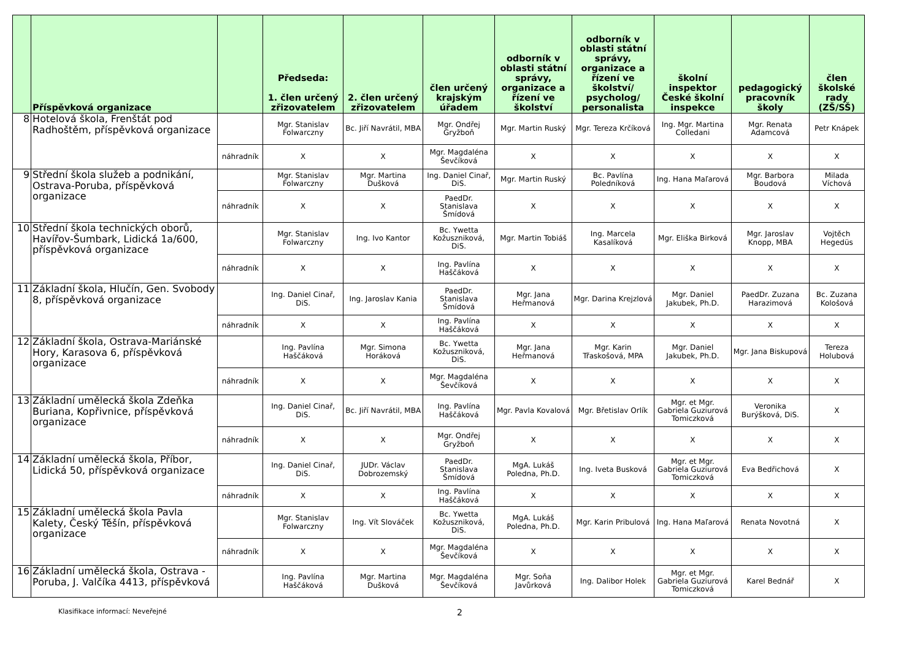| | Příspěvková organizace | | Předseda: 1. člen určený zřizovatelem | 2. člen určený zřizovatelem | člen určený krajským úřadem | odborník v oblasti státní správy, organizace a řízení ve školství | odborník v oblasti státní správy, organizace a řízení ve školství/ psycholog/ personalista | školní inspektor České školní inspekce | pedagogický pracovník školy | člen školské rady (ZŠ/SŠ) |
| --- | --- | --- | --- | --- | --- | --- | --- | --- | --- | --- |
| 8 | Hotelová škola, Frenštát pod Radhoštěm, příspěvková organizace | | Mgr. Stanislav Folwarczny | Bc. Jiří Navrátil, MBA | Mgr. Ondřej Gryžboň | Mgr. Martin Ruský | Mgr. Tereza Krčíková | Ing. Mgr. Martina Colledani | Mgr. Renata Adamcová | Petr Knápek |
| | | náhradník | X | X | Mgr. Magdaléna Ševčíková | X | X | X | X | X |
| 9 | Střední škola služeb a podnikání, Ostrava-Poruba, příspěvková organizace | | Mgr. Stanislav Folwarczny | Mgr. Martina Dušková | Ing. Daniel Cinař, DiS. | Mgr. Martin Ruský | Bc. Pavlína Poledníková | Ing. Hana Maľarová | Mgr. Barbora Boudová | Milada Víchová |
| | | náhradník | X | X | PaedDr. Stanislava Šmídová | X | X | X | X | X |
| 10 | Střední škola technických oborů, Havířov-Šumbark, Lidická 1a/600, příspěvková organizace | | Mgr. Stanislav Folwarczny | Ing. Ivo Kantor | Bc. Ywetta Kožuszniková, DiS. | Mgr. Martin Tobiáš | Ing. Marcela Kasalíková | Mgr. Eliška Birková | Mgr. Jaroslav Knopp, MBA | Vojtěch Hegedüs |
| | | náhradník | X | X | Ing. Pavlína Haščáková | X | X | X | X | X |
| 11 | Základní škola, Hlučín, Gen. Svobody 8, příspěvková organizace | | Ing. Daniel Cinař, DiS. | Ing. Jaroslav Kania | PaedDr. Stanislava Šmídová | Mgr. Jana Heřmanová | Mgr. Darina Krejzlová | Mgr. Daniel Jakubek, Ph.D. | PaedDr. Zuzana Harazimová | Bc. Zuzana Kološová |
| | | náhradník | X | X | Ing. Pavlína Haščáková | X | X | X | X | X |
| 12 | Základní škola, Ostrava-Mariánské Hory, Karasova 6, příspěvková organizace | | Ing. Pavlína Haščáková | Mgr. Simona Horáková | Bc. Ywetta Kožuszniková, DiS. | Mgr. Jana Heřmanová | Mgr. Karin Třaskošová, MPA | Mgr. Daniel Jakubek, Ph.D. | Mgr. Jana Biskupová | Tereza Holubová |
| | | náhradník | X | X | Mgr. Magdaléna Ševčíková | X | X | X | X | X |
| 13 | Základní umělecká škola Zdeňka Buriana, Kopřivnice, příspěvková organizace | | Ing. Daniel Cinař, DiS. | Bc. Jiří Navrátil, MBA | Ing. Pavlína Haščáková | Mgr. Pavla Kovalová | Mgr. Břetislav Orlík | Mgr. et Mgr. Gabriela Guziurová Tomiczková | Veronika Burýšková, DiS. | X |
| | | náhradník | X | X | Mgr. Ondřej Gryžboň | X | X | X | X | X |
| 14 | Základní umělecká škola, Příbor, Lidická 50, příspěvková organizace | | Ing. Daniel Cinař, DiS. | JUDr. Václav Dobrozemský | PaedDr. Stanislava Šmídová | MgA. Lukáš Poledna, Ph.D. | Ing. Iveta Busková | Mgr. et Mgr. Gabriela Guziurová Tomiczková | Eva Bedřichová | X |
| | | náhradník | X | X | Ing. Pavlína Haščáková | X | X | X | X | X |
| 15 | Základní umělecká škola Pavla Kalety, Český Těšín, příspěvková organizace | | Mgr. Stanislav Folwarczny | Ing. Vít Slováček | Bc. Ywetta Kožuszniková, DiS. | MgA. Lukáš Poledna, Ph.D. | Mgr. Karin Pribulová | Ing. Hana Maľarová | Renata Novotná | X |
| | | náhradník | X | X | Mgr. Magdaléna Ševčíková | X | X | X | X | X |
| 16 | Základní umělecká škola, Ostrava - Poruba, J. Valčíka 4413, příspěvková | | Ing. Pavlína Haščáková | Mgr. Martina Dušková | Mgr. Magdaléna Ševčíková | Mgr. Soňa Javůrková | Ing. Dalibor Holek | Mgr. et Mgr. Gabriela Guziurová Tomiczková | Karel Bednář | X |
Klasifikace informací: Neveřejné 2